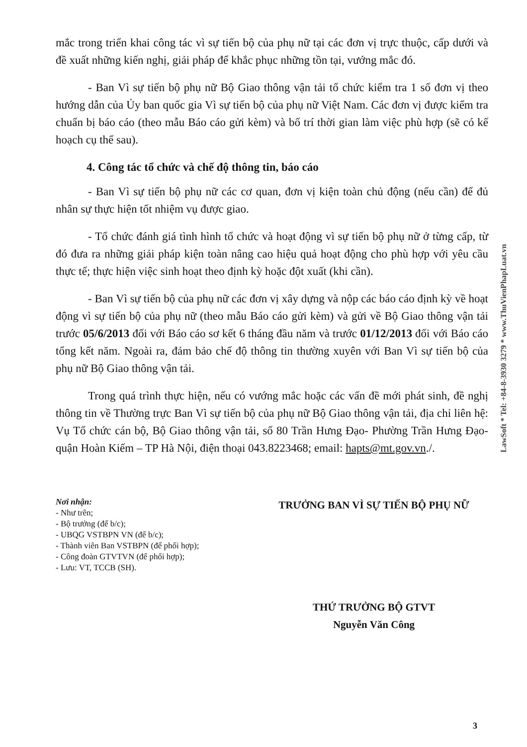mắc trong triển khai công tác vì sự tiến bộ của phụ nữ tại các đơn vị trực thuộc, cấp dưới và đề xuất những kiến nghị, giải pháp để khắc phục những tồn tại, vướng mắc đó.
- Ban Vì sự tiến bộ phụ nữ Bộ Giao thông vận tải tổ chức kiểm tra 1 số đơn vị theo hướng dẫn của Ủy ban quốc gia Vì sự tiến bộ của phụ nữ Việt Nam. Các đơn vị được kiểm tra chuẩn bị báo cáo (theo mẫu Báo cáo gửi kèm) và bố trí thời gian làm việc phù hợp (sẽ có kế hoạch cụ thể sau).
4. Công tác tổ chức và chế độ thông tin, báo cáo
- Ban Vì sự tiến bộ phụ nữ các cơ quan, đơn vị kiện toàn chủ động (nếu cần) để đủ nhân sự thực hiện tốt nhiệm vụ được giao.
- Tổ chức đánh giá tình hình tổ chức và hoạt động vì sự tiến bộ phụ nữ ở từng cấp, từ đó đưa ra những giải pháp kiện toàn nâng cao hiệu quả hoạt động cho phù hợp với yêu cầu thực tế; thực hiện việc sinh hoạt theo định kỳ hoặc đột xuất (khi cần).
- Ban Vì sự tiến bộ của phụ nữ các đơn vị xây dựng và nộp các báo cáo định kỳ về hoạt động vì sự tiến bộ của phụ nữ (theo mẫu Báo cáo gửi kèm) và gửi về Bộ Giao thông vận tải trước 05/6/2013 đối với Báo cáo sơ kết 6 tháng đầu năm và trước 01/12/2013 đối với Báo cáo tổng kết năm. Ngoài ra, đảm bảo chế độ thông tin thường xuyên với Ban Vì sự tiến bộ của phụ nữ Bộ Giao thông vận tải.
Trong quá trình thực hiện, nếu có vướng mắc hoặc các vấn đề mới phát sinh, đề nghị thông tin về Thường trực Ban Vì sự tiến bộ của phụ nữ Bộ Giao thông vận tải, địa chỉ liên hệ: Vụ Tổ chức cán bộ, Bộ Giao thông vận tải, số 80 Trần Hưng Đạo- Phường Trần Hưng Đạo- quận Hoàn Kiếm – TP Hà Nội, điện thoại 043.8223468; email: hapts@mt.gov.vn./.
Nơi nhận:
- Như trên;
- Bộ trưởng (để b/c);
- UBQG VSTBPN VN (để b/c);
- Thành viên Ban VSTBPN (để phối hợp);
- Công đoàn GTVTVN (để phối hợp);
- Lưu: VT, TCCB (SH).
TRƯỞNG BAN VÌ SỰ TIẾN BỘ PHỤ NỮ
THỨ TRƯỞNG BỘ GTVT
Nguyễn Văn Công
LawSoft * Tel: +84-8-3930 3279 * www.ThuVienPhapLuat.vn
3